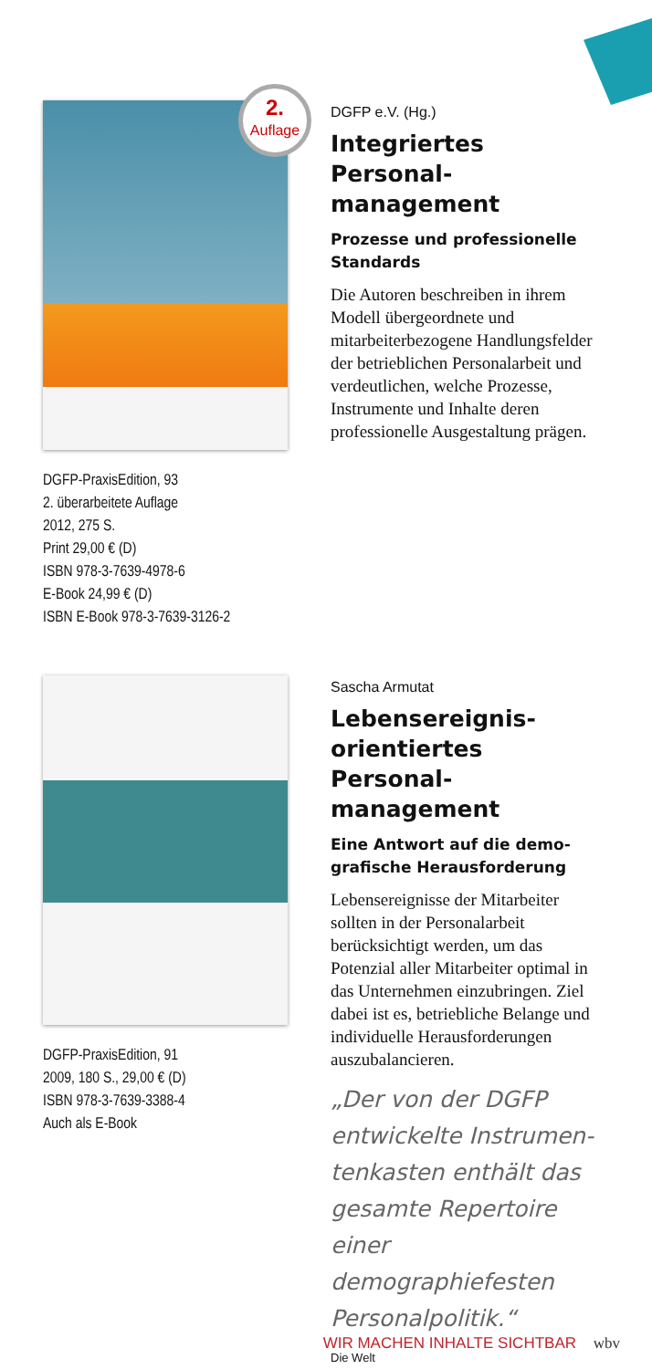2.
Auflage
DGFP-PraxisEdition, 93
2. überarbeitete Auflage
2012, 275 S.
Print 29,00 € (D)
ISBN 978-3-7639-4978-6
E-Book 24,99 € (D)
ISBN E-Book 978-3-7639-3126-2
DGFP e.V. (Hg.)
Integriertes Personal­management
Prozesse und professionelle Standards
Die Autoren beschreiben in ihrem Modell übergeordnete und mitarbeiterbezogene Handlungsfelder der betrieb­lichen Personalarbeit und ver­deutlichen, welche Prozesse, Instrumente und Inhalte deren professionelle Ausgestaltung prägen.
DGFP-PraxisEdition, 91
2009, 180 S., 29,00 € (D)
ISBN 978-3-7639-3388-4
Auch als E-Book
Sascha Armutat
Lebensereignis­orientiertes Personal­management
Eine Antwort auf die demo­grafische Herausforderung
Lebensereignisse der Mitarbei­ter sollten in der Personalarbeit berücksichtigt werden, um das Potenzial aller Mitarbeiter optimal in das Unternehmen einzubringen. Ziel dabei ist es, betriebliche Belange und indi­viduelle Herausforderungen auszubalancieren.
„Der von der DGFP entwickelte Instrumen­tenkasten enthält das gesamte Repertoire einer demographiefesten Personalpolitik.“
Die Welt
WIR MACHEN INHALTE SICHTBAR wbv